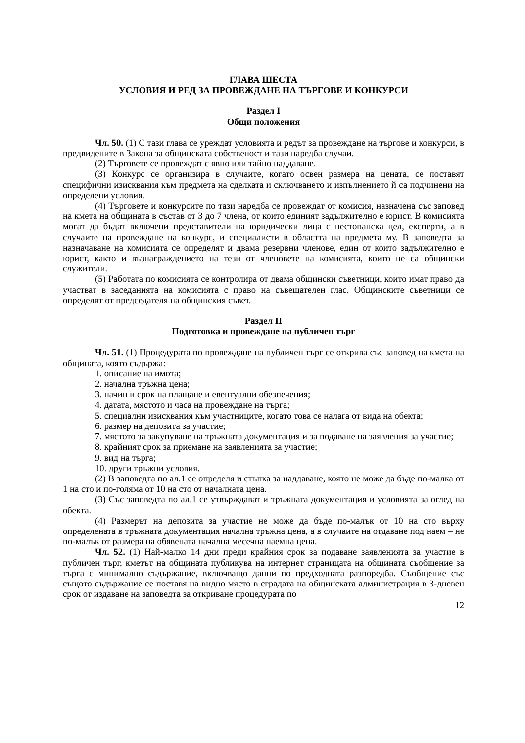ГЛАВА ШЕСТА
УСЛОВИЯ И РЕД ЗА ПРОВЕЖДАНЕ НА ТЪРГОВЕ И КОНКУРСИ
Раздел I
Общи положения
Чл. 50. (1) С тази глава се уреждат условията и редът за провеждане на търгове и конкурси, в предвидените в Закона за общинската собственост и тази наредба случаи.
(2) Търговете се провеждат с явно или тайно наддаване.
(3) Конкурс се организира в случаите, когато освен размера на цената, се поставят специфични изисквания към предмета на сделката и сключването и изпълнението й са подчинени на определени условия.
(4) Търговете и конкурсите по тази наредба се провеждат от комисия, назначена със заповед на кмета на общината в състав от 3 до 7 члена, от които единият задължително е юрист. В комисията могат да бъдат включени представители на юридически лица с нестопанска цел, експерти, а в случаите на провеждане на конкурс, и специалисти в областта на предмета му. В заповедта за назначаване на комисията се определят и двама резервни членове, един от които задължително е юрист, както и възнаграждението на тези от членовете на комисията, които не са общински служители.
(5) Работата по комисията се контролира от двама общински съветници, които имат право да участват в заседанията на комисията с право на съвещателен глас. Общинските съветници се определят от председателя на общинския съвет.
Раздел II
Подготовка и провеждане на публичен търг
Чл. 51. (1) Процедурата по провеждане на публичен търг се открива със заповед на кмета на общината, която съдържа:
1. описание на имота;
2. начална тръжна цена;
3. начин и срок на плащане и евентуални обезпечения;
4. датата, мястото и часа на провеждане на търга;
5. специални изисквания към участниците, когато това се налага от вида на обекта;
6. размер на депозита за участие;
7. мястото за закупуване на тръжната документация и за подаване на заявления за участие;
8. крайният срок за приемане на заявленията за участие;
9. вид на търга;
10. други тръжни условия.
(2) В заповедта по ал.1 се определя и стъпка за наддаване, която не може да бъде по-малка от 1 на сто и по-голяма от 10 на сто от началната цена.
(3) Със заповедта по ал.1 се утвърждават и тръжната документация и условията за оглед на обекта.
(4) Размерът на депозита за участие не може да бъде по-малък от 10 на сто върху определената в тръжната документация начална тръжна цена, а в случаите на отдаване под наем – не по-малък от размера на обявената начална месечна наемна цена.
Чл. 52. (1) Най-малко 14 дни преди крайния срок за подаване заявленията за участие в публичен търг, кметът на общината публикува на интернет страницата на общината съобщение за търга с минимално съдържание, включващо данни по предходната разпоредба. Съобщение със същото съдържание се поставя на видно място в сградата на общинската администрация в 3-дневен срок от издаване на заповедта за откриване процедурата по
12